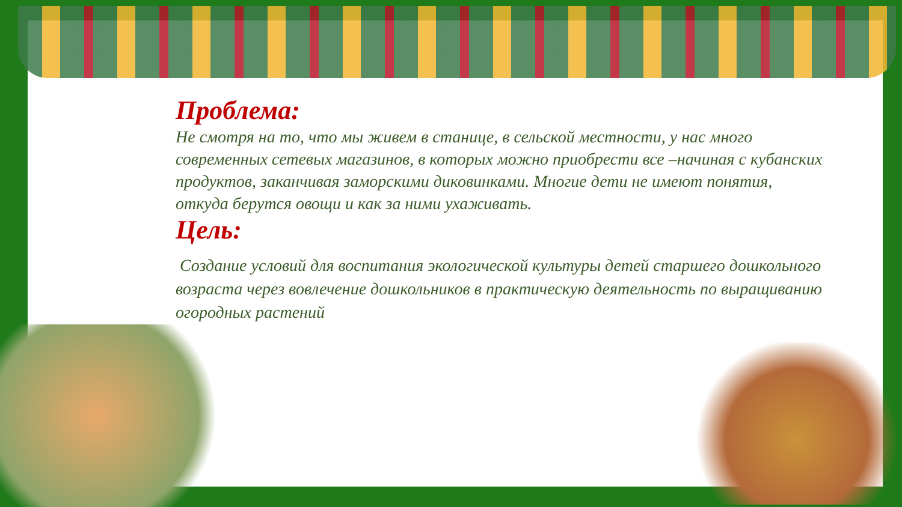Проблема:
Не смотря на то, что мы живем в станице, в сельской местности, у нас много современных сетевых магазинов, в которых можно приобрести все –начиная с кубанских продуктов, заканчивая заморскими диковинками. Многие дети не имеют понятия, откуда берутся овощи и как за ними ухаживать.
Цель:
Создание условий для воспитания экологической культуры детей старшего дошкольного возраста через вовлечение дошкольников в практическую деятельность по выращиванию огородных растений